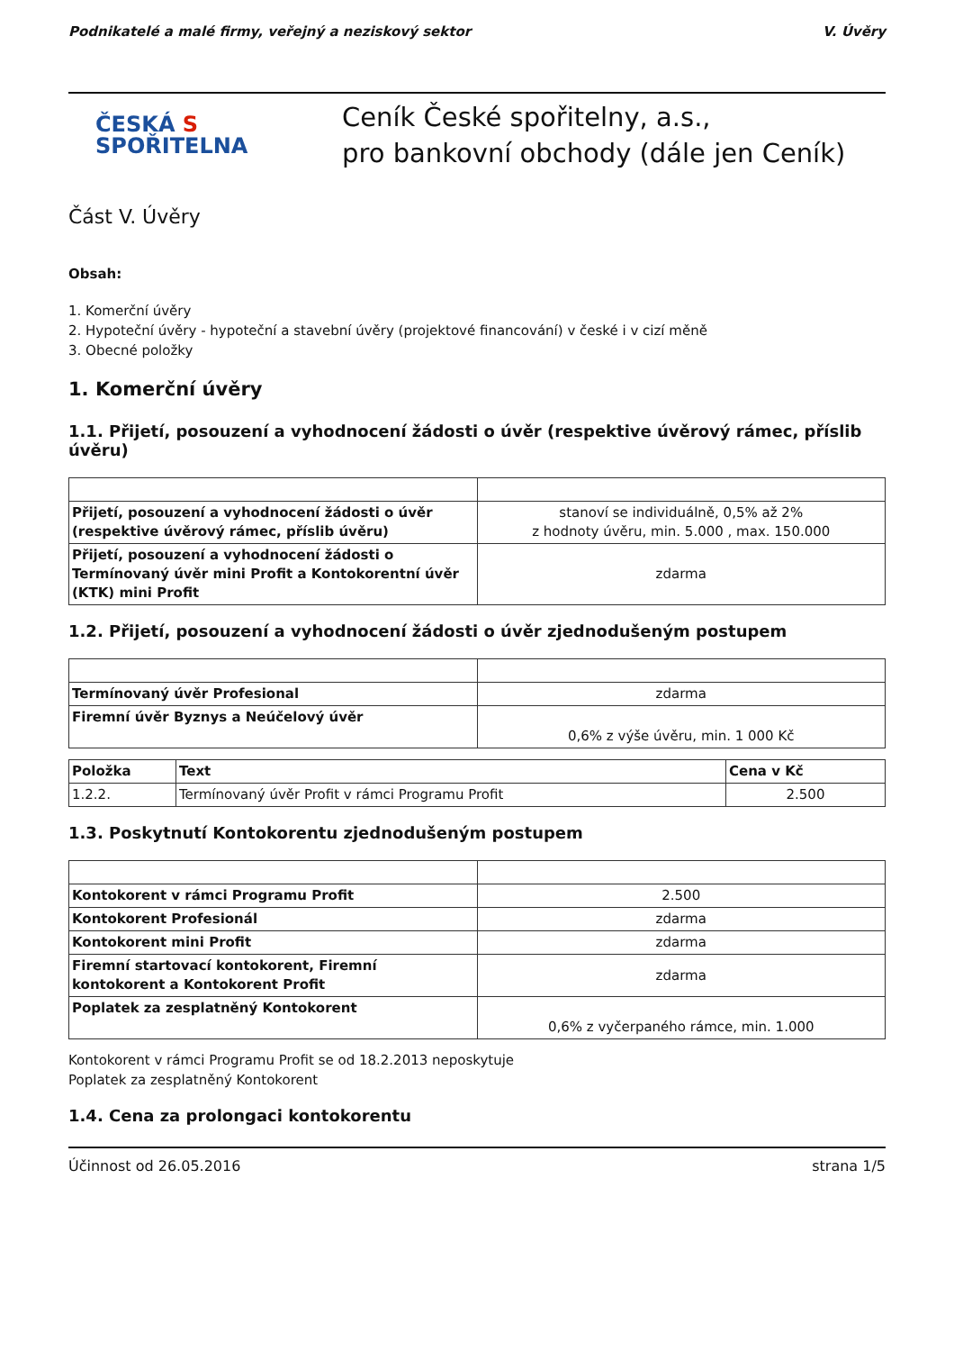Podnikatelé a malé firmy, veřejný a neziskový sektor V. Úvěry
ČESKÁ S
SPOŘITELNA
Ceník České spořitelny, a.s.,
pro bankovní obchody (dále jen Ceník)
Část V. Úvěry
Obsah:
1. Komerční úvěry
2. Hypoteční úvěry - hypoteční a stavební úvěry (projektové financování) v české i v cizí měně
3. Obecné položky
1. Komerční úvěry
1.1. Přijetí, posouzení a vyhodnocení žádosti o úvěr (respektive úvěrový rámec, příslib úvěru)
| Přijetí, posouzení a vyhodnocení žádosti o úvěr (respektive úvěrový rámec, příslib úvěru) | stanoví se individuálně, 0,5% až 2% z hodnoty úvěru, min. 5.000 , max. 150.000 |
| Přijetí, posouzení a vyhodnocení žádosti o Termínovaný úvěr mini Profit a Kontokorentní úvěr (KTK) mini Profit | zdarma |
1.2. Přijetí, posouzení a vyhodnocení žádosti o úvěr zjednodušeným postupem
| Termínovaný úvěr Profesional | zdarma |
| Firemní úvěr Byznys a Neúčelový úvěr | 0,6% z výše úvěru, min. 1 000 Kč |
| Položka | Text | Cena v Kč |
| --- | --- | --- |
| 1.2.2. | Termínovaný úvěr Profit v rámci Programu Profit | 2.500 |
1.3. Poskytnutí Kontokorentu zjednodušeným postupem
| Kontokorent v rámci Programu Profit | 2.500 |
| Kontokorent Profesionál | zdarma |
| Kontokorent mini Profit | zdarma |
| Firemní startovací kontokorent, Firemní kontokorent a Kontokorent Profit | zdarma |
| Poplatek za zesplatněný Kontokorent | 0,6% z vyčerpaného rámce, min. 1.000 |
Kontokorent v rámci Programu Profit se od 18.2.2013 neposkytuje
Poplatek za zesplatněný Kontokorent
1.4. Cena za prolongaci kontokorentu
Účinnost od 26.05.2016 strana 1/5